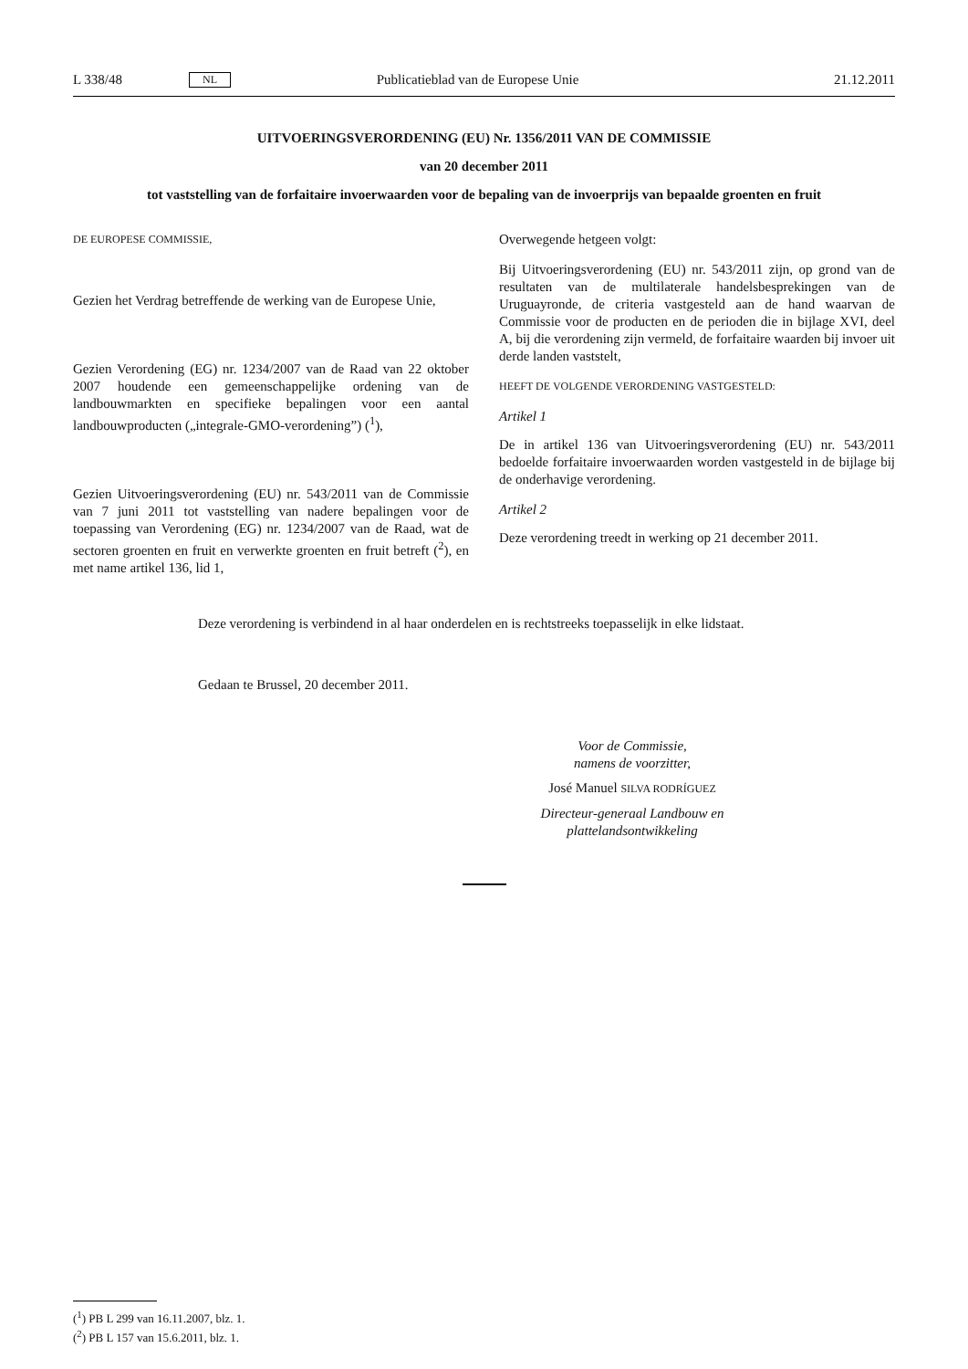L 338/48 NL Publicatieblad van de Europese Unie 21.12.2011
UITVOERINGSVERORDENING (EU) Nr. 1356/2011 VAN DE COMMISSIE
van 20 december 2011
tot vaststelling van de forfaitaire invoerwaarden voor de bepaling van de invoerprijs van bepaalde groenten en fruit
DE EUROPESE COMMISSIE,
Gezien het Verdrag betreffende de werking van de Europese Unie,
Gezien Verordening (EG) nr. 1234/2007 van de Raad van 22 oktober 2007 houdende een gemeenschappelijke ordening van de landbouwmarkten en specifieke bepalingen voor een aantal landbouwproducten („integrale-GMO-verordening”) (<sup>1</sup>),
Gezien Uitvoeringsverordening (EU) nr. 543/2011 van de Commissie van 7 juni 2011 tot vaststelling van nadere bepalingen voor de toepassing van Verordening (EG) nr. 1234/2007 van de Raad, wat de sectoren groenten en fruit en verwerkte groenten en fruit betreft (<sup>2</sup>), en met name artikel 136, lid 1,
Overwegende hetgeen volgt:
Bij Uitvoeringsverordening (EU) nr. 543/2011 zijn, op grond van de resultaten van de multilaterale handelsbesprekingen van de Uruguayronde, de criteria vastgesteld aan de hand waarvan de Commissie voor de producten en de perioden die in bijlage XVI, deel A, bij die verordening zijn vermeld, de forfaitaire waarden bij invoer uit derde landen vaststelt,
HEEFT DE VOLGENDE VERORDENING VASTGESTELD:
Artikel 1
De in artikel 136 van Uitvoeringsverordening (EU) nr. 543/2011 bedoelde forfaitaire invoerwaarden worden vastgesteld in de bijlage bij de onderhavige verordening.
Artikel 2
Deze verordening treedt in werking op 21 december 2011.
Deze verordening is verbindend in al haar onderdelen en is rechtstreeks toepasselijk in elke lidstaat.
Gedaan te Brussel, 20 december 2011.
Voor de Commissie,
namens de voorzitter,
José Manuel SILVA RODRÍGUEZ
Directeur-generaal Landbouw en plattelandsontwikkeling
(<sup>1</sup>) PB L 299 van 16.11.2007, blz. 1.
(<sup>2</sup>) PB L 157 van 15.6.2011, blz. 1.